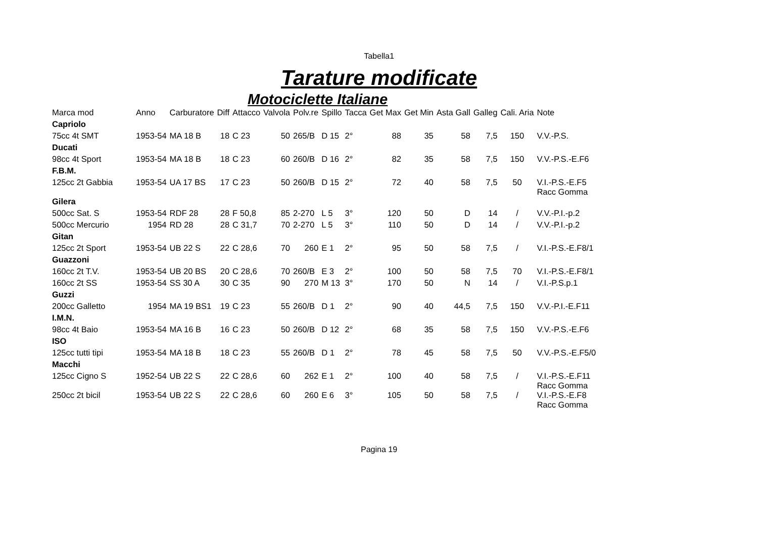Tabella1
Tarature modificate
Motociclette Italiane
| Marca mod | Anno | Carburatore | Diff | Attacco | Valvola | Polv.re | Spillo | Tacca | Get Max | Get Min | Asta Gall | Galleg | Cali. Aria | Note |
| --- | --- | --- | --- | --- | --- | --- | --- | --- | --- | --- | --- | --- | --- | --- |
| Capriolo | | | | | | | | | | | | | | |
| 75cc 4t SMT | 1953-54 | MA 18 B | 18 | C 23 | 50 | 265/B | D 15 | 2° | 88 | 35 | 58 | 7,5 | 150 | V.V.-P.S. |
| Ducati | | | | | | | | | | | | | | |
| 98cc 4t Sport | 1953-54 | MA 18 B | 18 | C 23 | 60 | 260/B | D 16 | 2° | 82 | 35 | 58 | 7,5 | 150 | V.V.-P.S.-E.F6 |
| F.B.M. | | | | | | | | | | | | | | |
| 125cc 2t Gabbia | 1953-54 | UA 17 BS | 17 | C 23 | 50 | 260/B | D 15 | 2° | 72 | 40 | 58 | 7,5 | 50 | V.I.-P.S.-E.F5 Racc Gomma |
| Gilera | | | | | | | | | | | | | | |
| 500cc Sat. S | 1953-54 | RDF 28 | 28 | F 50,8 | 85 | 2-270 | L 5 | 3° | 120 | 50 | D | 14 | / | V.V.-P.I.-p.2 |
| 500cc Mercurio | 1954 | RD 28 | 28 | C 31,7 | 70 | 2-270 | L 5 | 3° | 110 | 50 | D | 14 | / | V.V.-P.I.-p.2 |
| Gitan | | | | | | | | | | | | | | |
| 125cc 2t Sport | 1953-54 | UB 22 S | 22 | C 28,6 | 70 | 260 | E 1 | 2° | 95 | 50 | 58 | 7,5 | / | V.I.-P.S.-E.F8/1 |
| Guazzoni | | | | | | | | | | | | | | |
| 160cc 2t T.V. | 1953-54 | UB 20 BS | 20 | C 28,6 | 70 | 260/B | E 3 | 2° | 100 | 50 | 58 | 7,5 | 70 | V.I.-P.S.-E.F8/1 |
| 160cc 2t SS | 1953-54 | SS 30 A | 30 | C 35 | 90 | 270 | M 13 | 3° | 170 | 50 | N | 14 | / | V.I.-P.S.p.1 |
| Guzzi | | | | | | | | | | | | | | |
| 200cc Galletto | 1954 | MA 19 BS1 | 19 | C 23 | 55 | 260/B | D 1 | 2° | 90 | 40 | 44,5 | 7,5 | 150 | V.V.-P.I.-E.F11 |
| I.M.N. | | | | | | | | | | | | | | |
| 98cc 4t Baio | 1953-54 | MA 16 B | 16 | C 23 | 50 | 260/B | D 12 | 2° | 68 | 35 | 58 | 7,5 | 150 | V.V.-P.S.-E.F6 |
| ISO | | | | | | | | | | | | | | |
| 125cc tutti tipi | 1953-54 | MA 18 B | 18 | C 23 | 55 | 260/B | D 1 | 2° | 78 | 45 | 58 | 7,5 | 50 | V.V.-P.S.-E.F5/0 |
| Macchi | | | | | | | | | | | | | | |
| 125cc Cigno S | 1952-54 | UB 22 S | 22 | C 28,6 | 60 | 262 | E 1 | 2° | 100 | 40 | 58 | 7,5 | / | V.I.-P.S.-E.F11 Racc Gomma |
| 250cc 2t bicil | 1953-54 | UB 22 S | 22 | C 28,6 | 60 | 260 | E 6 | 3° | 105 | 50 | 58 | 7,5 | / | V.I.-P.S.-E.F8 Racc Gomma |
Pagina 19